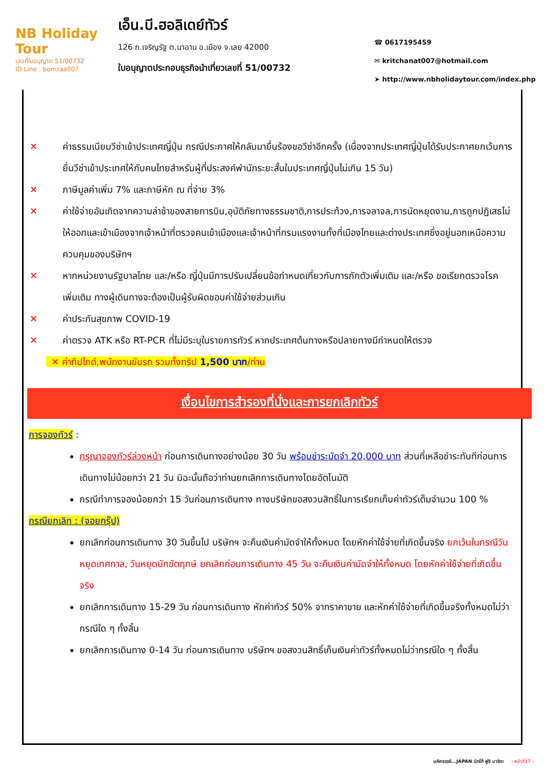NB Holiday Tour
เลขที่ใบอนุญาต 51/00732
ID Line : bomzaa007
เอ็น.บี.ฮอลิเดย์ทัวร์
126 ถ.เจริญรัฐ ต.นาอาน อ.เมือง จ.เลย 42000
ใบอนุญาตประกอบธุรกิจนำเที่ยวเลขที่ 51/00732
☎ 0617195459
✉ kritchanat007@hotmail.com
➤ http://www.nbholidaytour.com/index.php
✕ ค่าธรรมเนียมวีซ่าเข้าประเทศญี่ปุ่น กรณีประกาศให้กลับมายื่นร้องขอวีซ่าอีกครั้ง (เนื่องจากประเทศญี่ปุ่นได้รับประกาศยกเว้นการยื่นวีซ่าเข้าประเทศให้กับคนไทยสำหรับผู้ที่ประสงค์พำนักระยะสั้นในประเทศญี่ปุ่นไม่เกิน 15 วัน)
✕ ภาษีมูลค่าเพิ่ม 7% และภาษีหัก ณ ที่จ่าย 3%
✕ ค่าใช้จ่ายอันเกิดจากความล่าช้าของสายการบิน,อุบัติภัยทางธรรมชาติ,การประท้วง,การจลาจล,การนัดหยุดงาน,การถูกปฏิเสธไม่ให้ออกและเข้าเมืองจากเจ้าหน้าที่ตรวจคนเข้าเมืองและเจ้าหน้าที่กรมแรงงานทั้งที่เมืองไทยและต่างประเทศซึ่งอยู่นอกเหนือความควบคุมของบริษัทฯ
✕ หากหน่วยงานรัฐบาลไทย และ/หรือ ญี่ปุ่นมีการปรับเปลี่ยนข้อกำหนดเกี่ยวกับการกักตัวเพิ่มเติม และ/หรือ ขอเรียกตรวจโรคเพิ่มเติม ทางผู้เดินทางจะต้องเป็นผู้รับผิดชอบค่าใช้จ่ายส่วนเกิน
✕ ค่าประกันสุขภาพ COVID-19
✕ ค่าตรวจ ATK หรือ RT-PCR ที่ไม่มีระบุในรายการทัวร์ หากประเทศต้นทางหรือปลายทางมีกำหนดให้ตรวจ
✕ ค่าทิปไกด์,พนักงานขับรถ รวมทั้งทริป 1,500 บาท/ท่าน
เงื่อนไขการสำรองที่นั่งและการยกเลิกทัวร์
การจองทัวร์ :
กรุณาจองทัวร์ล่วงหน้า ก่อนการเดินทางอย่างน้อย 30 วัน พร้อมชำระมัดจำ 20,000 บาท ส่วนที่เหลือชำระทันทีก่อนการเดินทางไม่น้อยกว่า 21 วัน มิฉะนั้นถือว่าท่านยกเลิกการเดินทางโดยอัตโนมัติ
กรณีทำการจองน้อยกว่า 15 วันก่อนการเดินทาง ทางบริษัทขอสงวนสิทธิ์ในการเรียกเก็บค่าทัวร์เต็มจำนวน 100 %
กรณียกเลิก : (จอยกรุ๊ป)
ยกเลิกก่อนการเดินทาง 30 วันขึ้นไป บริษัทฯ จะคืนเงินค่ามัดจำให้ทั้งหมด โดยหักค่าใช้จ่ายที่เกิดขึ้นจริง ยกเว้นในกรณีวันหยุดเทศกาล, วันหยุดนักขัตฤกษ์ ยกเลิกก่อนการเดินทาง 45 วัน จะคืนเงินค่ามัดจำให้ทั้งหมด โดยหักค่าใช้จ่ายที่เกิดขึ้นจริง
ยกเลิกการเดินทาง 15-29 วัน ก่อนการเดินทาง หักค่าทัวร์ 50% จากราคาขาย และหักค่าใช้จ่ายที่เกิดขึ้นจริงทั้งหมดไม่ว่ากรณีใด ๆ ทั้งสิ้น
ยกเลิกการเดินทาง 0-14 วัน ก่อนการเดินทาง บริษัทฯ ขอสงวนสิทธิ์เก็บเงินค่าทัวร์ทั้งหมดไม่ว่ากรณีใด ๆ ทั้งสิ้น
มหัศจรรย์...JAPAN นิกโก้ ฟูจิ นาริตะ - หน้าที่17 -